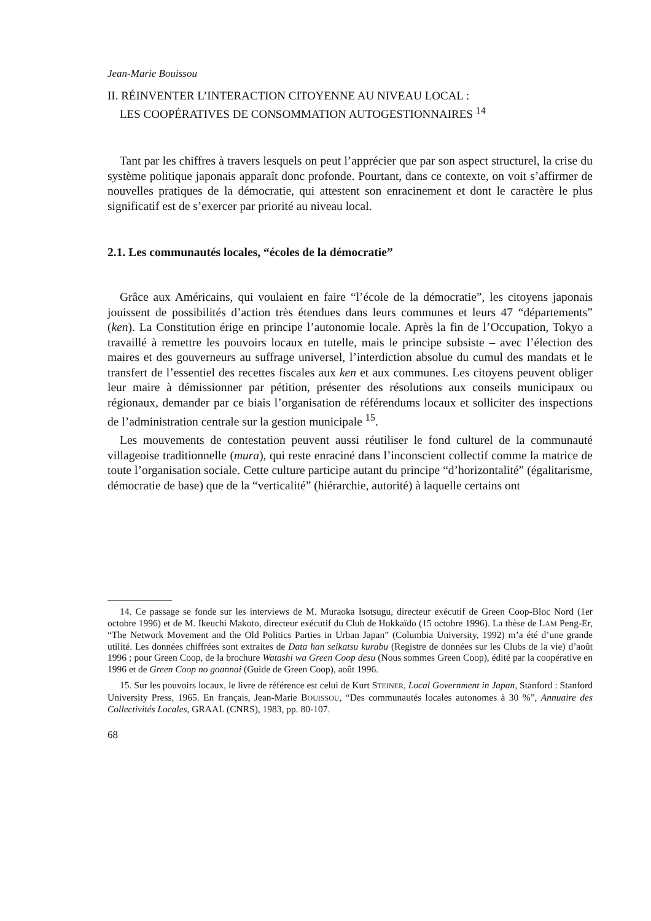Jean-Marie Bouissou
II. RÉINVENTER L’INTERACTION CITOYENNE AU NIVEAU LOCAL :
LES COOPÉRATIVES DE CONSOMMATION AUTOGESTIONNAIRES <sup>14</sup>
Tant par les chiffres à travers lesquels on peut l’apprécier que par son aspect structurel, la crise du système politique japonais apparaît donc profonde. Pourtant, dans ce contexte, on voit s’affirmer de nouvelles pratiques de la démocratie, qui attestent son enracinement et dont le caractère le plus significatif est de s’exercer par priorité au niveau local.
2.1. Les communautés locales, “écoles de la démocratie”
Grâce aux Américains, qui voulaient en faire “l’école de la démocratie”, les citoyens japonais jouissent de possibilités d’action très étendues dans leurs communes et leurs 47 “départements” (ken). La Constitution érige en principe l’autonomie locale. Après la fin de l’Occupation, Tokyo a travaillé à remettre les pouvoirs locaux en tutelle, mais le principe subsiste – avec l’élection des maires et des gouverneurs au suffrage universel, l’interdiction absolue du cumul des mandats et le transfert de l’essentiel des recettes fiscales aux ken et aux communes. Les citoyens peuvent obliger leur maire à démissionner par pétition, présenter des résolutions aux conseils municipaux ou régionaux, demander par ce biais l’organisation de référendums locaux et solliciter des inspections de l’administration centrale sur la gestion municipale <sup>15</sup>.
Les mouvements de contestation peuvent aussi réutiliser le fond culturel de la communauté villageoise traditionnelle (mura), qui reste enraciné dans l’inconscient collectif comme la matrice de toute l’organisation sociale. Cette culture participe autant du principe “d’horizontalité” (égalitarisme, démocratie de base) que de la “verticalité” (hiérarchie, autorité) à laquelle certains ont
14. Ce passage se fonde sur les interviews de M. Muraoka Isotsugu, directeur exécutif de Green Coop-Bloc Nord (1er octobre 1996) et de M. Ikeuchi Makoto, directeur exécutif du Club de Hokkaïdo (15 octobre 1996). La thèse de LAM Peng-Er, “The Network Movement and the Old Politics Parties in Urban Japan” (Columbia University, 1992) m’a été d’une grande utilité. Les données chiffrées sont extraites de Data han seikatsu kurabu (Registre de données sur les Clubs de la vie) d’août 1996 ; pour Green Coop, de la brochure Watashi wa Green Coop desu (Nous sommes Green Coop), édité par la coopérative en 1996 et de Green Coop no goannai (Guide de Green Coop), août 1996.
15. Sur les pouvoirs locaux, le livre de référence est celui de Kurt STEINER, Local Government in Japan, Stanford : Stanford University Press, 1965. En français, Jean-Marie BOUISSOU, “Des communautés locales autonomes à 30 %”, Annuaire des Collectivités Locales, GRAAL (CNRS), 1983, pp. 80-107.
68